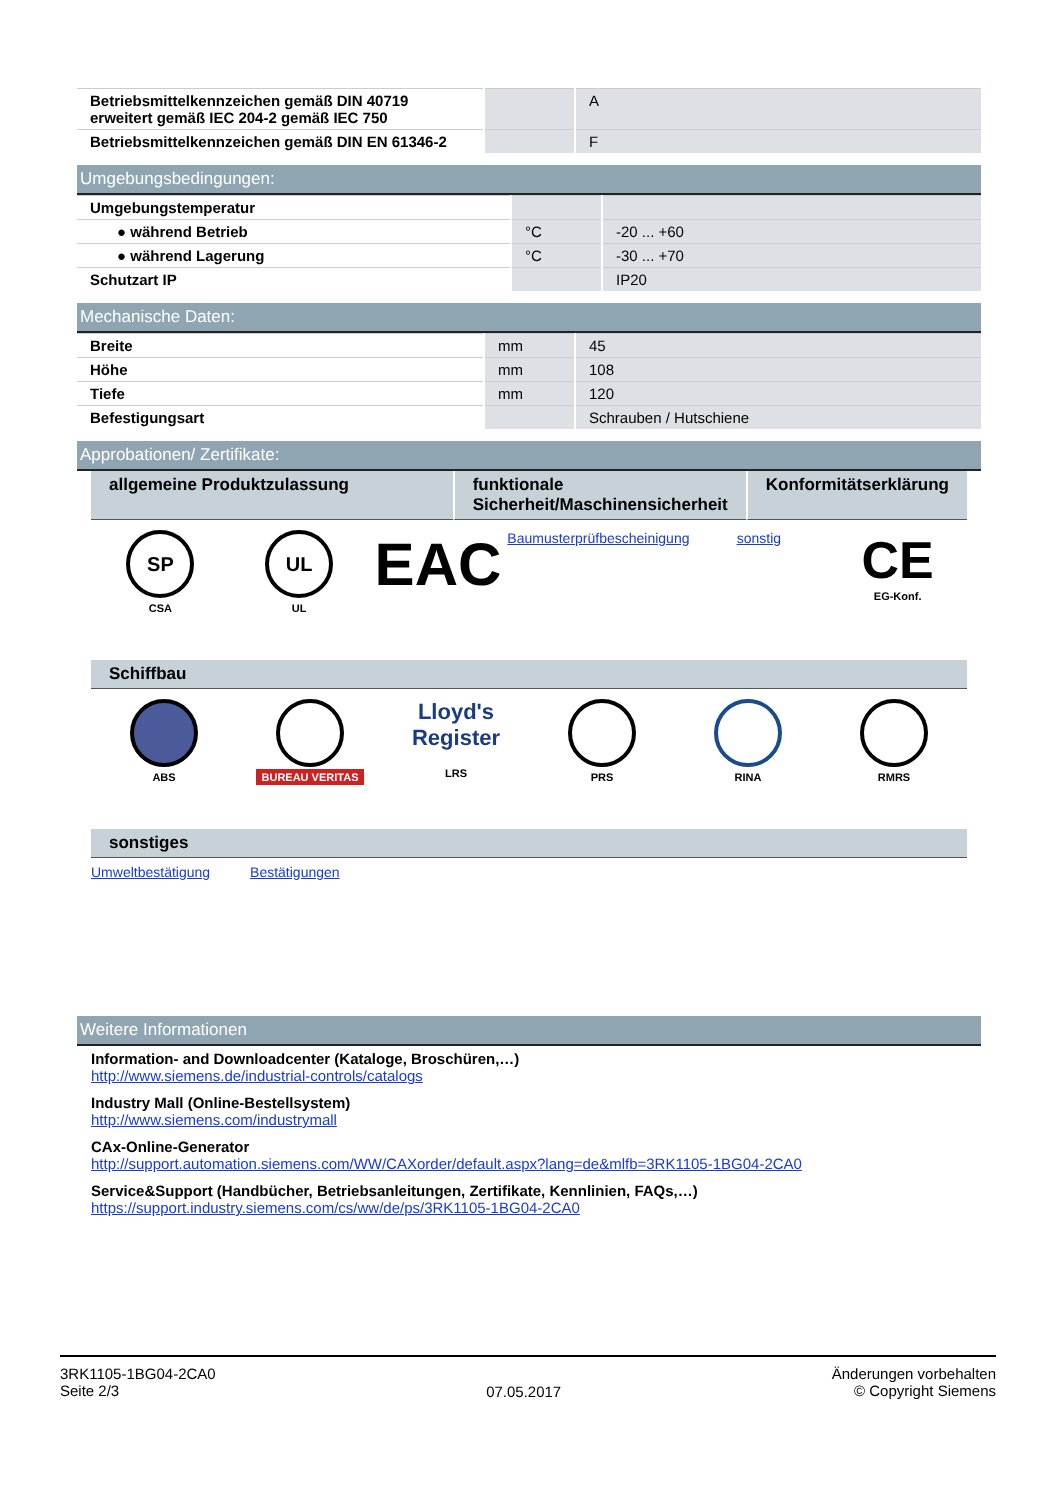| Betriebsmittelkennzeichen gemäß DIN 40719 erweitert gemäß IEC 204-2 gemäß IEC 750 | | A |
| Betriebsmittelkennzeichen gemäß DIN EN 61346-2 | | F |
Umgebungsbedingungen:
| Umgebungstemperatur | | |
| ● während Betrieb | °C | -20 ... +60 |
| ● während Lagerung | °C | -30 ... +70 |
| Schutzart IP | | IP20 |
Mechanische Daten:
| Breite | mm | 45 |
| Höhe | mm | 108 |
| Tiefe | mm | 120 |
| Befestigungsart | | Schrauben / Hutschiene |
Approbationen/ Zertifikate:
allgemeine Produktzulassung funktionale Sicherheit/Maschinensicherheit
Konformitätserklärung
SP
CSA
UL
UL
EAC
Baumusterprüfbescheinigung sonstig
CE
EG-Konf.
Schiffbau
ABS BUREAU VERITAS
Lloyd's Register
LRS
PRS RINA RMRS
sonstiges
Umweltbestätigung Bestätigungen
Weitere Informationen
Information- and Downloadcenter (Kataloge, Broschüren,…)
http://www.siemens.de/industrial-controls/catalogs
Industry Mall (Online-Bestellsystem)
http://www.siemens.com/industrymall
CAx-Online-Generator
http://support.automation.siemens.com/WW/CAXorder/default.aspx?lang=de&mlfb=3RK1105-1BG04-2CA0
Service&Support (Handbücher, Betriebsanleitungen, Zertifikate, Kennlinien, FAQs,…)
https://support.industry.siemens.com/cs/ww/de/ps/3RK1105-1BG04-2CA0
3RK1105-1BG04-2CA0
Seite 2/3
07.05.2017
Änderungen vorbehalten
© Copyright Siemens